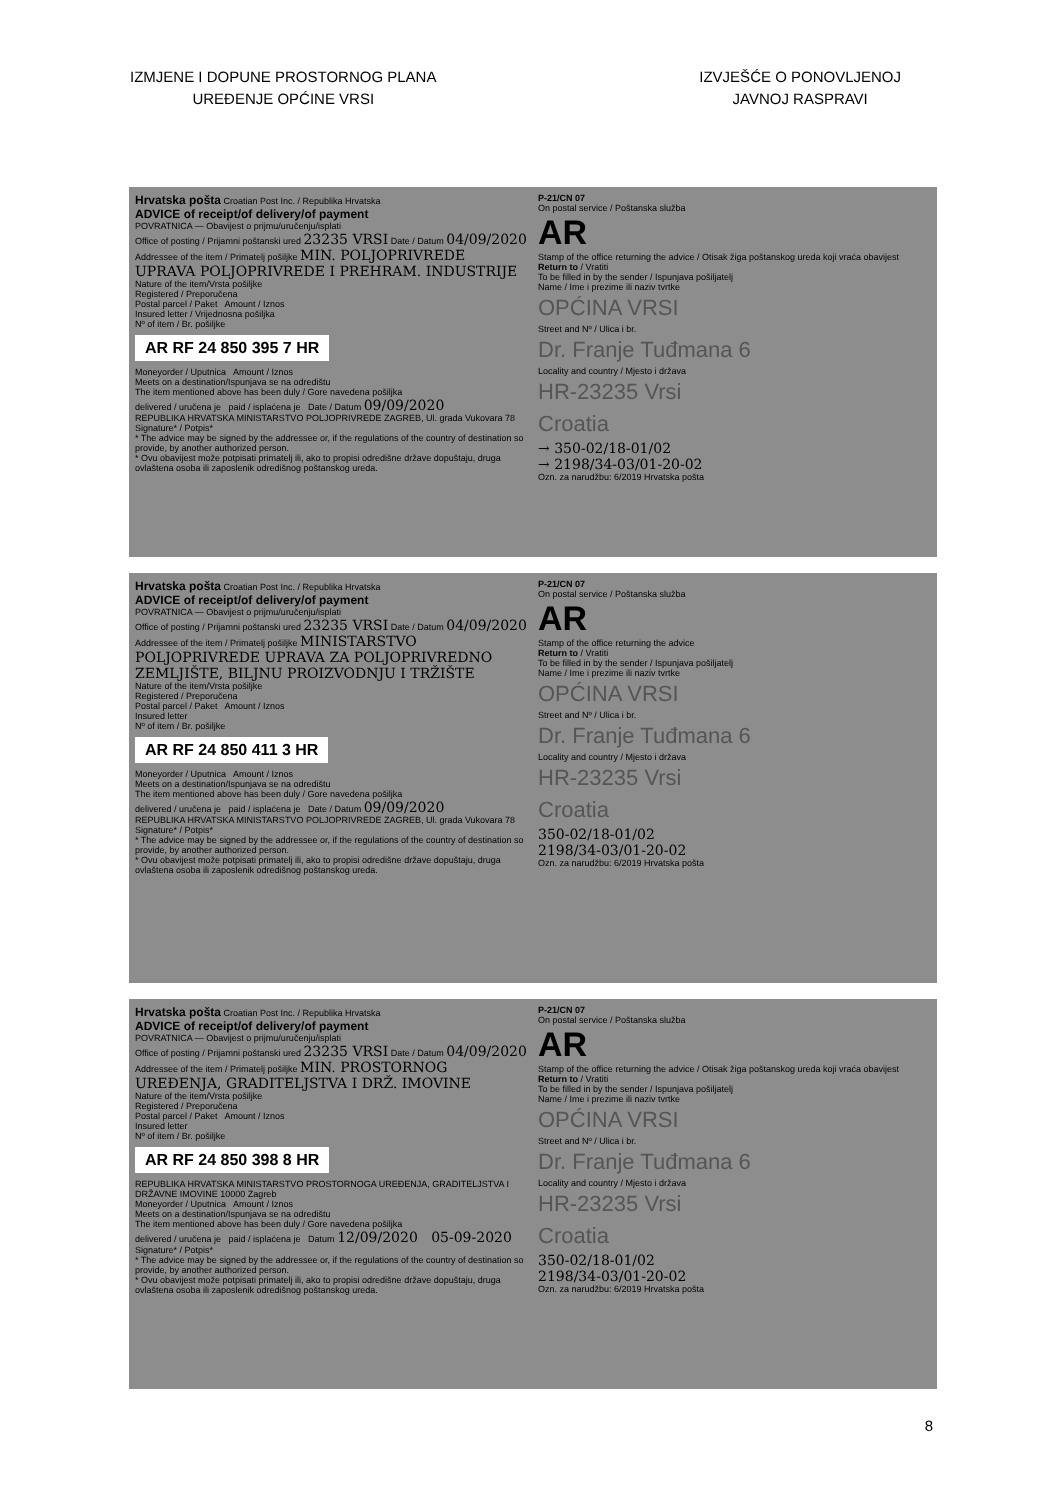IZMJENE I DOPUNE PROSTORNOG PLANA
UREĐENJE OPĆINE VRSI
IZVJEŠĆE O PONOVLJENOJ
JAVNOJ RASPRAVI
Hrvatska pošta Croatian Post Inc. / Republika Hrvatska
ADVICE of receipt/of delivery/of payment
POVRATNICA — Obavijest o prijmu/uručenju/isplati
Office of posting / Prijamni poštanski ured 23235 VRSI Date / Datum 04/09/2020
Addressee of the item / Primatelj pošiljke MIN. POLJOPRIVREDE UPRAVA POLJOPRIVREDE I PREHRAM. INDUSTRIJE
Nature of the item/Vrsta pošiljke
Registered / Preporučena
Postal parcel / Paket Amount / Iznos
Insured letter / Vrijednosna pošiljka
Nº of item / Br. pošiljke
AR RF 24 850 395 7 HR
Moneyorder / Uputnica Amount / Iznos
Meets on a destination/Ispunjava se na odredištu
The item mentioned above has been duly / Gore navedena pošiljka
delivered / uručena je paid / isplaćena je Date / Datum 09/09/2020
REPUBLIKA HRVATSKA MINISTARSTVO POLJOPRIVREDE ZAGREB, Ul. grada Vukovara 78
Signature* / Potpis*
* The advice may be signed by the addressee or, if the regulations of the country of destination so provide, by another authorized person.
* Ovu obavijest može potpisati primatelj ili, ako to propisi odredišne države dopuštaju, druga ovlaštena osoba ili zaposlenik odredišnog poštanskog ureda.
P-21/CN 07
On postal service / Poštanska služba
AR
Stamp of the office returning the advice / Otisak žiga poštanskog ureda koji vraća obavijest
Return to / Vratiti
To be filled in by the sender / Ispunjava pošiljatelj
Name / Ime i prezime ili naziv tvrtke
OPĆINA VRSI
Street and Nº / Ulica i br.
Dr. Franje Tuđmana 6
Locality and country / Mjesto i država
HR-23235 Vrsi
Croatia
→ 350-02/18-01/02
→ 2198/34-03/01-20-02
Ozn. za narudžbu: 6/2019 Hrvatska pošta
Hrvatska pošta Croatian Post Inc. / Republika Hrvatska
ADVICE of receipt/of delivery/of payment
POVRATNICA — Obavijest o prijmu/uručenju/isplati
Office of posting / Prijamni poštanski ured 23235 VRSI Date / Datum 04/09/2020
Addressee of the item / Primatelj pošiljke MINISTARSTVO POLJOPRIVREDE UPRAVA ZA POLJOPRIVREDNO ZEMLJIŠTE, BILJNU PROIZVODNJU I TRŽIŠTE
Nature of the item/Vrsta pošiljke
Registered / Preporučena
Postal parcel / Paket Amount / Iznos
Insured letter
Nº of item / Br. pošiljke
AR RF 24 850 411 3 HR
Moneyorder / Uputnica Amount / Iznos
Meets on a destination/Ispunjava se na odredištu
The item mentioned above has been duly / Gore navedena pošiljka
delivered / uručena je paid / isplaćena je Date / Datum 09/09/2020
REPUBLIKA HRVATSKA MINISTARSTVO POLJOPRIVREDE ZAGREB, Ul. grada Vukovara 78
Signature* / Potpis*
* The advice may be signed by the addressee or, if the regulations of the country of destination so provide, by another authorized person.
* Ovu obavijest može potpisati primatelj ili, ako to propisi odredišne države dopuštaju, druga ovlaštena osoba ili zaposlenik odredišnog poštanskog ureda.
P-21/CN 07
On postal service / Poštanska služba
AR
Stamp of the office returning the advice
Return to / Vratiti
To be filled in by the sender / Ispunjava pošiljatelj
Name / Ime i prezime ili naziv tvrtke
OPĆINA VRSI
Street and Nº / Ulica i br.
Dr. Franje Tuđmana 6
Locality and country / Mjesto i država
HR-23235 Vrsi
Croatia
350-02/18-01/02
2198/34-03/01-20-02
Ozn. za narudžbu: 6/2019 Hrvatska pošta
Hrvatska pošta Croatian Post Inc. / Republika Hrvatska
ADVICE of receipt/of delivery/of payment
POVRATNICA — Obavijest o prijmu/uručenju/isplati
Office of posting / Prijamni poštanski ured 23235 VRSI Date / Datum 04/09/2020
Addressee of the item / Primatelj pošiljke MIN. PROSTORNOG UREĐENJA, GRADITELJSTVA I DRŽ. IMOVINE
Nature of the item/Vrsta pošiljke
Registered / Preporučena
Postal parcel / Paket Amount / Iznos
Insured letter
Nº of item / Br. pošiljke
AR RF 24 850 398 8 HR
REPUBLIKA HRVATSKA MINISTARSTVO PROSTORNOGA UREĐENJA, GRADITELJSTVA I DRŽAVNE IMOVINE 10000 Zagreb
Moneyorder / Uputnica Amount / Iznos
Meets on a destination/Ispunjava se na odredištu
The item mentioned above has been duly / Gore navedena pošiljka
delivered / uručena je paid / isplaćena je Datum 12/09/2020 05-09-2020
Signature* / Potpis*
* The advice may be signed by the addressee or, if the regulations of the country of destination so provide, by another authorized person.
* Ovu obavijest može potpisati primatelj ili, ako to propisi odredišne države dopuštaju, druga ovlaštena osoba ili zaposlenik odredišnog poštanskog ureda.
P-21/CN 07
On postal service / Poštanska služba
AR
Stamp of the office returning the advice / Otisak žiga poštanskog ureda koji vraća obavijest
Return to / Vratiti
To be filled in by the sender / Ispunjava pošiljatelj
Name / Ime i prezime ili naziv tvrtke
OPĆINA VRSI
Street and Nº / Ulica i br.
Dr. Franje Tuđmana 6
Locality and country / Mjesto i država
HR-23235 Vrsi
Croatia
350-02/18-01/02
2198/34-03/01-20-02
Ozn. za narudžbu: 6/2019 Hrvatska pošta
8